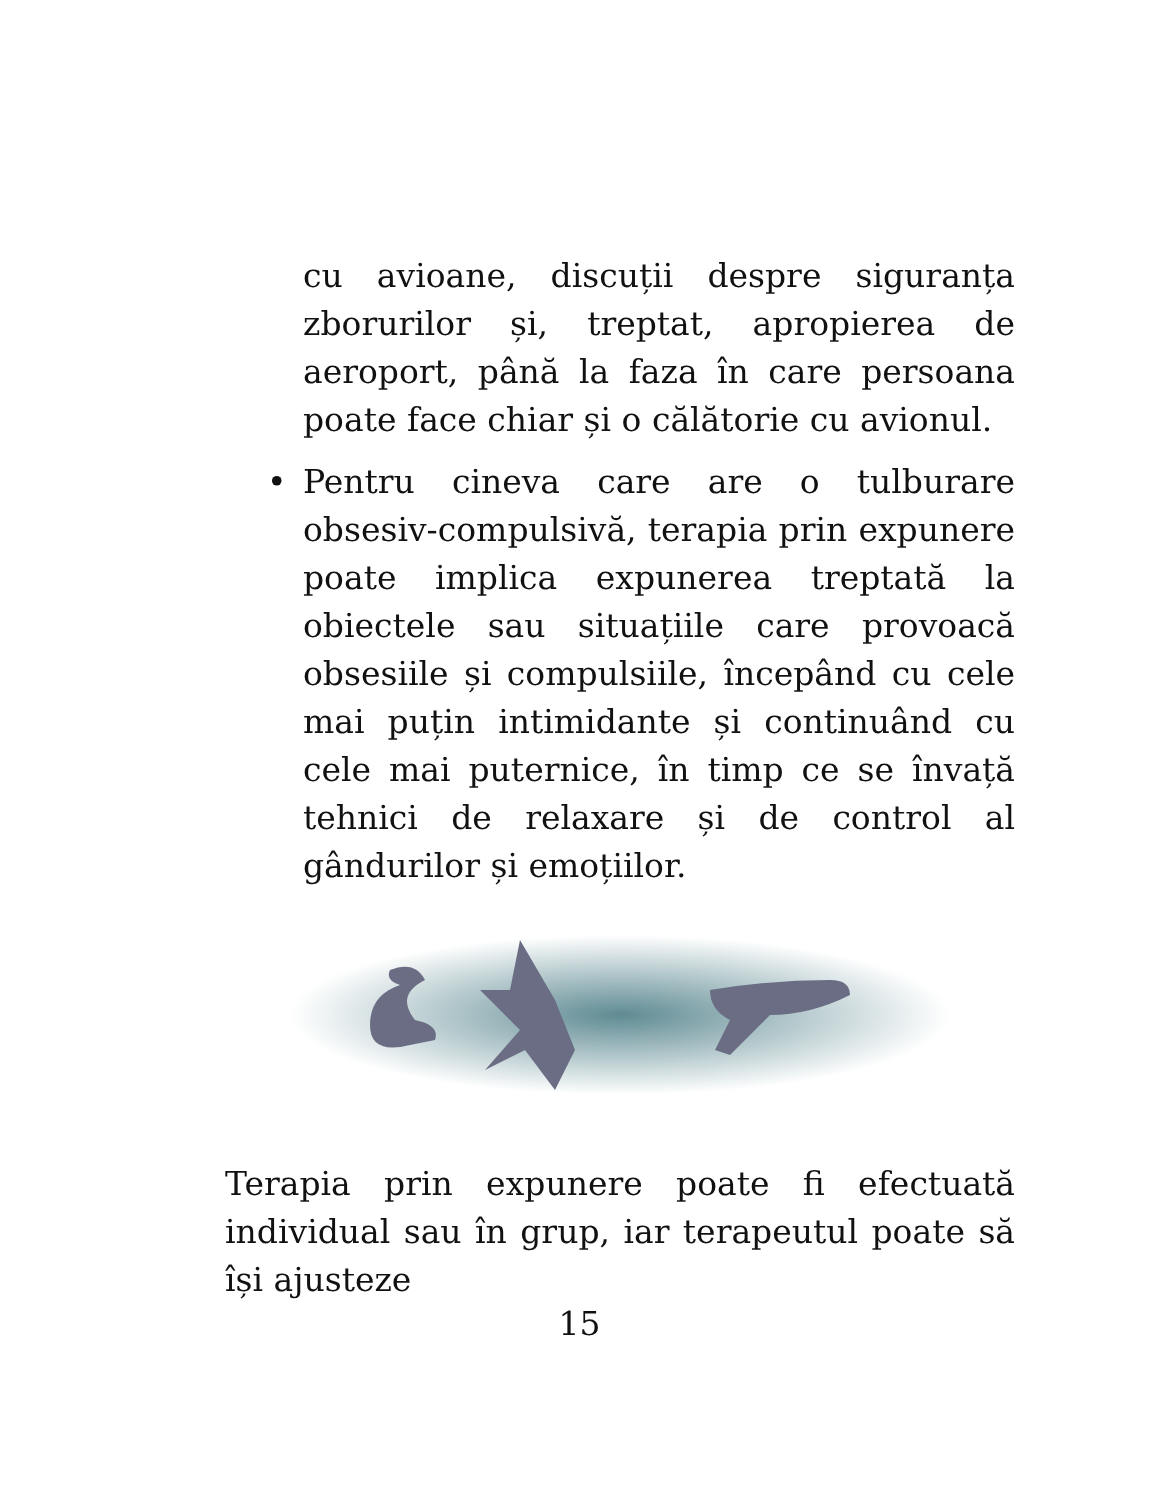cu avioane, discuții despre siguranța zborurilor și, treptat, apropierea de aeroport, până la faza în care persoana poate face chiar și o călătorie cu avionul.
• Pentru cineva care are o tulburare obsesiv-compulsivă, terapia prin expunere poate implica expunerea treptată la obiectele sau situațiile care provoacă obsesiile și compulsiile, începând cu cele mai puțin intimidante și continuând cu cele mai puternice, în timp ce se învață tehnici de relaxare și de control al gândurilor și emoțiilor.
Terapia prin expunere poate fi efectuată individual sau în grup, iar terapeutul poate să își ajusteze
15